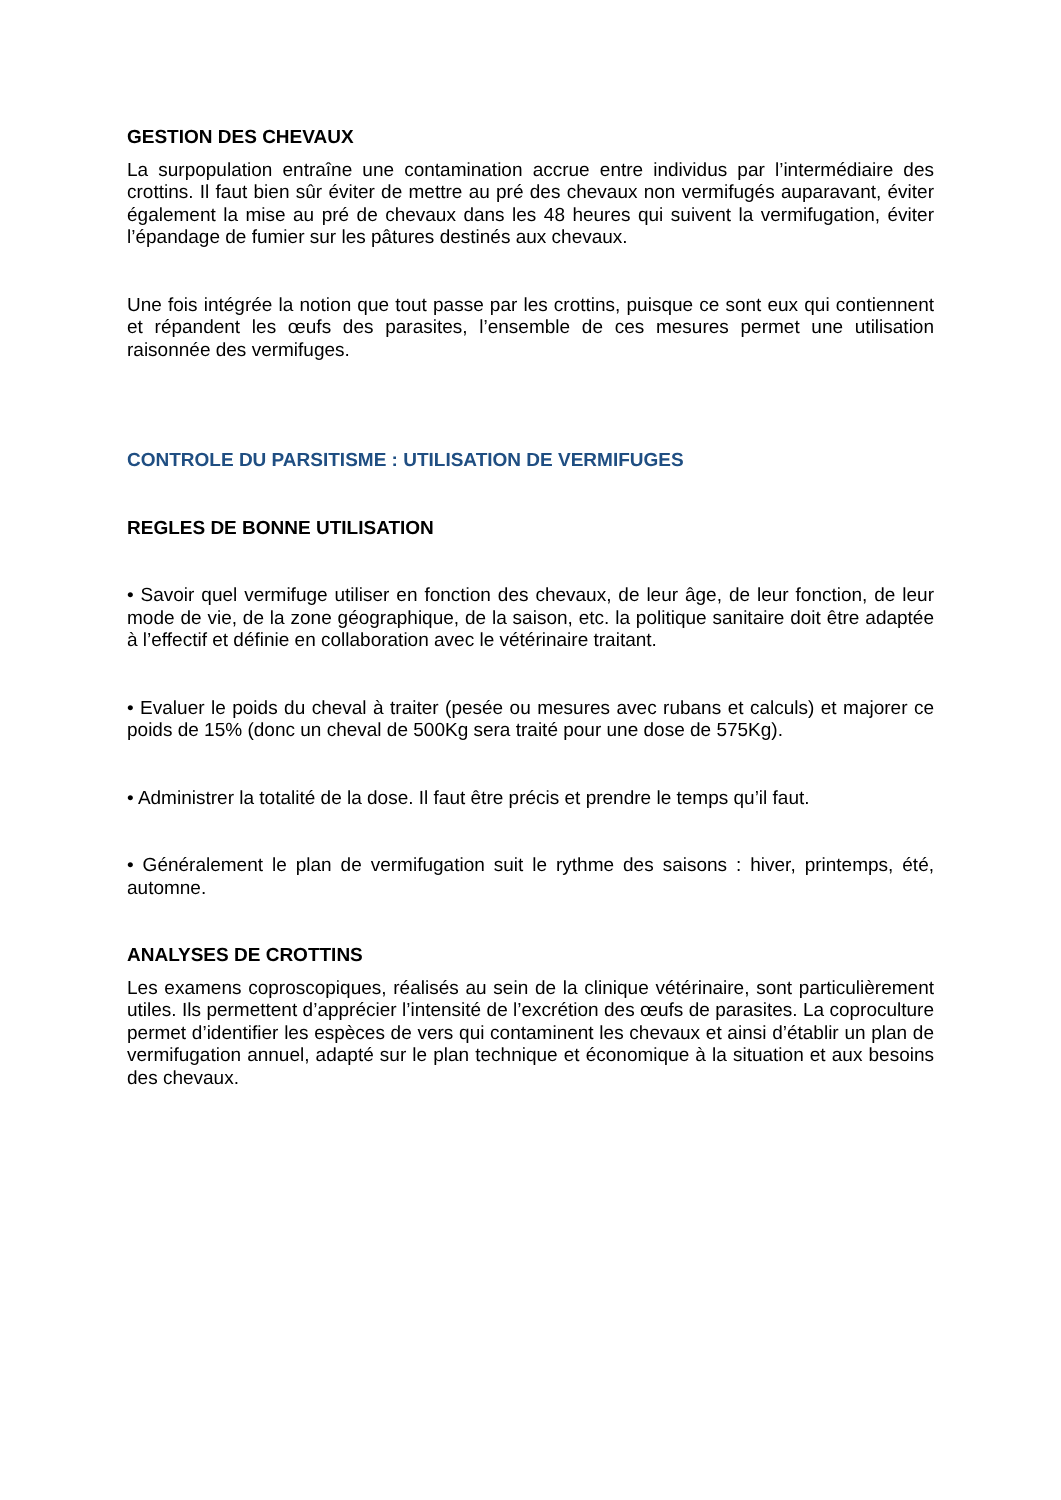GESTION DES CHEVAUX
La surpopulation entraîne une contamination accrue entre individus par l’intermédiaire des crottins. Il faut bien sûr éviter de mettre au pré des chevaux non vermifugés auparavant, éviter également la mise au pré de chevaux dans les 48 heures qui suivent la vermifugation, éviter l’épandage de fumier sur les pâtures destinés aux chevaux.
Une fois intégrée la notion que tout passe par les crottins, puisque ce sont eux qui contiennent et répandent les œufs des parasites, l’ensemble de ces mesures permet une utilisation raisonnée des vermifuges.
CONTROLE DU PARSITISME : UTILISATION DE VERMIFUGES
REGLES DE BONNE UTILISATION
• Savoir quel vermifuge utiliser en fonction des chevaux, de leur âge, de leur fonction, de leur mode de vie, de la zone géographique, de la saison, etc. la politique sanitaire doit être adaptée à l’effectif et définie en collaboration avec le vétérinaire traitant.
• Evaluer le poids du cheval à traiter (pesée ou mesures avec rubans et calculs) et majorer ce poids de 15% (donc un cheval de 500Kg sera traité pour une dose de 575Kg).
• Administrer la totalité de la dose. Il faut être précis et prendre le temps qu’il faut.
• Généralement le plan de vermifugation suit le rythme des saisons : hiver, printemps, été, automne.
ANALYSES DE CROTTINS
Les examens coproscopiques, réalisés au sein de la clinique vétérinaire, sont particulièrement utiles. Ils permettent d’apprécier l’intensité de l’excrétion des œufs de parasites. La coproculture permet d’identifier les espèces de vers qui contaminent les chevaux et ainsi d’établir un plan de vermifugation annuel, adapté sur le plan technique et économique à la situation et aux besoins des chevaux.